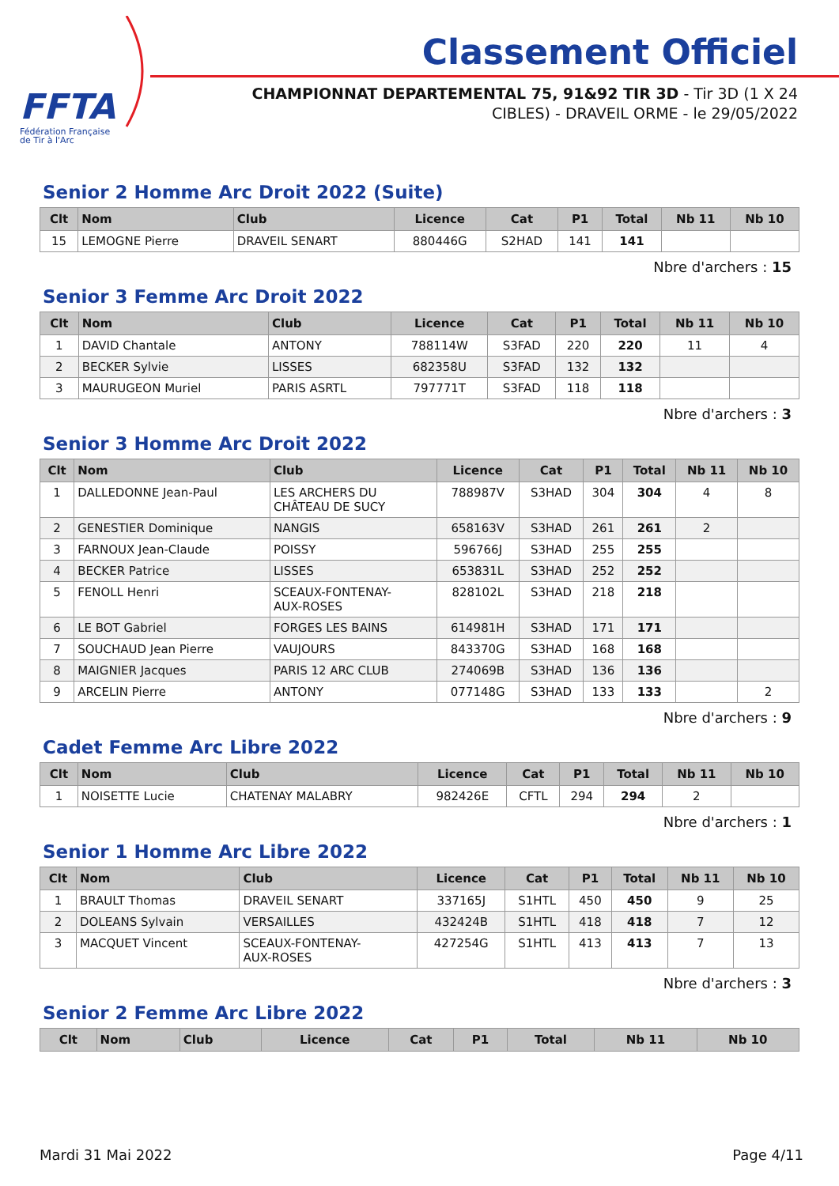FFTA
Fédération Française
de Tir à l'Arc
Classement Officiel
CHAMPIONNAT DEPARTEMENTAL 75, 91&92 TIR 3D - Tir 3D (1 X 24 CIBLES) - DRAVEIL ORME - le 29/05/2022
Senior 2 Homme Arc Droit 2022 (Suite)
| Clt | Nom | Club | Licence | Cat | P1 | Total | Nb 11 | Nb 10 |
| --- | --- | --- | --- | --- | --- | --- | --- | --- |
| 15 | LEMOGNE Pierre | DRAVEIL SENART | 880446G | S2HAD | 141 | 141 | | |
Nbre d'archers : 15
Senior 3 Femme Arc Droit 2022
| Clt | Nom | Club | Licence | Cat | P1 | Total | Nb 11 | Nb 10 |
| --- | --- | --- | --- | --- | --- | --- | --- | --- |
| 1 | DAVID Chantale | ANTONY | 788114W | S3FAD | 220 | 220 | 11 | 4 |
| 2 | BECKER Sylvie | LISSES | 682358U | S3FAD | 132 | 132 | | |
| 3 | MAURUGEON Muriel | PARIS ASRTL | 797771T | S3FAD | 118 | 118 | | |
Nbre d'archers : 3
Senior 3 Homme Arc Droit 2022
| Clt | Nom | Club | Licence | Cat | P1 | Total | Nb 11 | Nb 10 |
| --- | --- | --- | --- | --- | --- | --- | --- | --- |
| 1 | DALLEDONNE Jean-Paul | LES ARCHERS DU CHÂTEAU DE SUCY | 788987V | S3HAD | 304 | 304 | 4 | 8 |
| 2 | GENESTIER Dominique | NANGIS | 658163V | S3HAD | 261 | 261 | 2 | |
| 3 | FARNOUX Jean-Claude | POISSY | 596766J | S3HAD | 255 | 255 | | |
| 4 | BECKER Patrice | LISSES | 653831L | S3HAD | 252 | 252 | | |
| 5 | FENOLL Henri | SCEAUX-FONTENAY- AUX-ROSES | 828102L | S3HAD | 218 | 218 | | |
| 6 | LE BOT Gabriel | FORGES LES BAINS | 614981H | S3HAD | 171 | 171 | | |
| 7 | SOUCHAUD Jean Pierre | VAUJOURS | 843370G | S3HAD | 168 | 168 | | |
| 8 | MAIGNIER Jacques | PARIS 12 ARC CLUB | 274069B | S3HAD | 136 | 136 | | |
| 9 | ARCELIN Pierre | ANTONY | 077148G | S3HAD | 133 | 133 | | 2 |
Nbre d'archers : 9
Cadet Femme Arc Libre 2022
| Clt | Nom | Club | Licence | Cat | P1 | Total | Nb 11 | Nb 10 |
| --- | --- | --- | --- | --- | --- | --- | --- | --- |
| 1 | NOISETTE Lucie | CHATENAY MALABRY | 982426E | CFTL | 294 | 294 | 2 | |
Nbre d'archers : 1
Senior 1 Homme Arc Libre 2022
| Clt | Nom | Club | Licence | Cat | P1 | Total | Nb 11 | Nb 10 |
| --- | --- | --- | --- | --- | --- | --- | --- | --- |
| 1 | BRAULT Thomas | DRAVEIL SENART | 337165J | S1HTL | 450 | 450 | 9 | 25 |
| 2 | DOLEANS Sylvain | VERSAILLES | 432424B | S1HTL | 418 | 418 | 7 | 12 |
| 3 | MACQUET Vincent | SCEAUX-FONTENAY- AUX-ROSES | 427254G | S1HTL | 413 | 413 | 7 | 13 |
Nbre d'archers : 3
Senior 2 Femme Arc Libre 2022
| Clt | Nom | Club | Licence | Cat | P1 | Total | Nb 11 | Nb 10 |
| --- | --- | --- | --- | --- | --- | --- | --- | --- |
Mardi 31 Mai 2022 Page 4/11